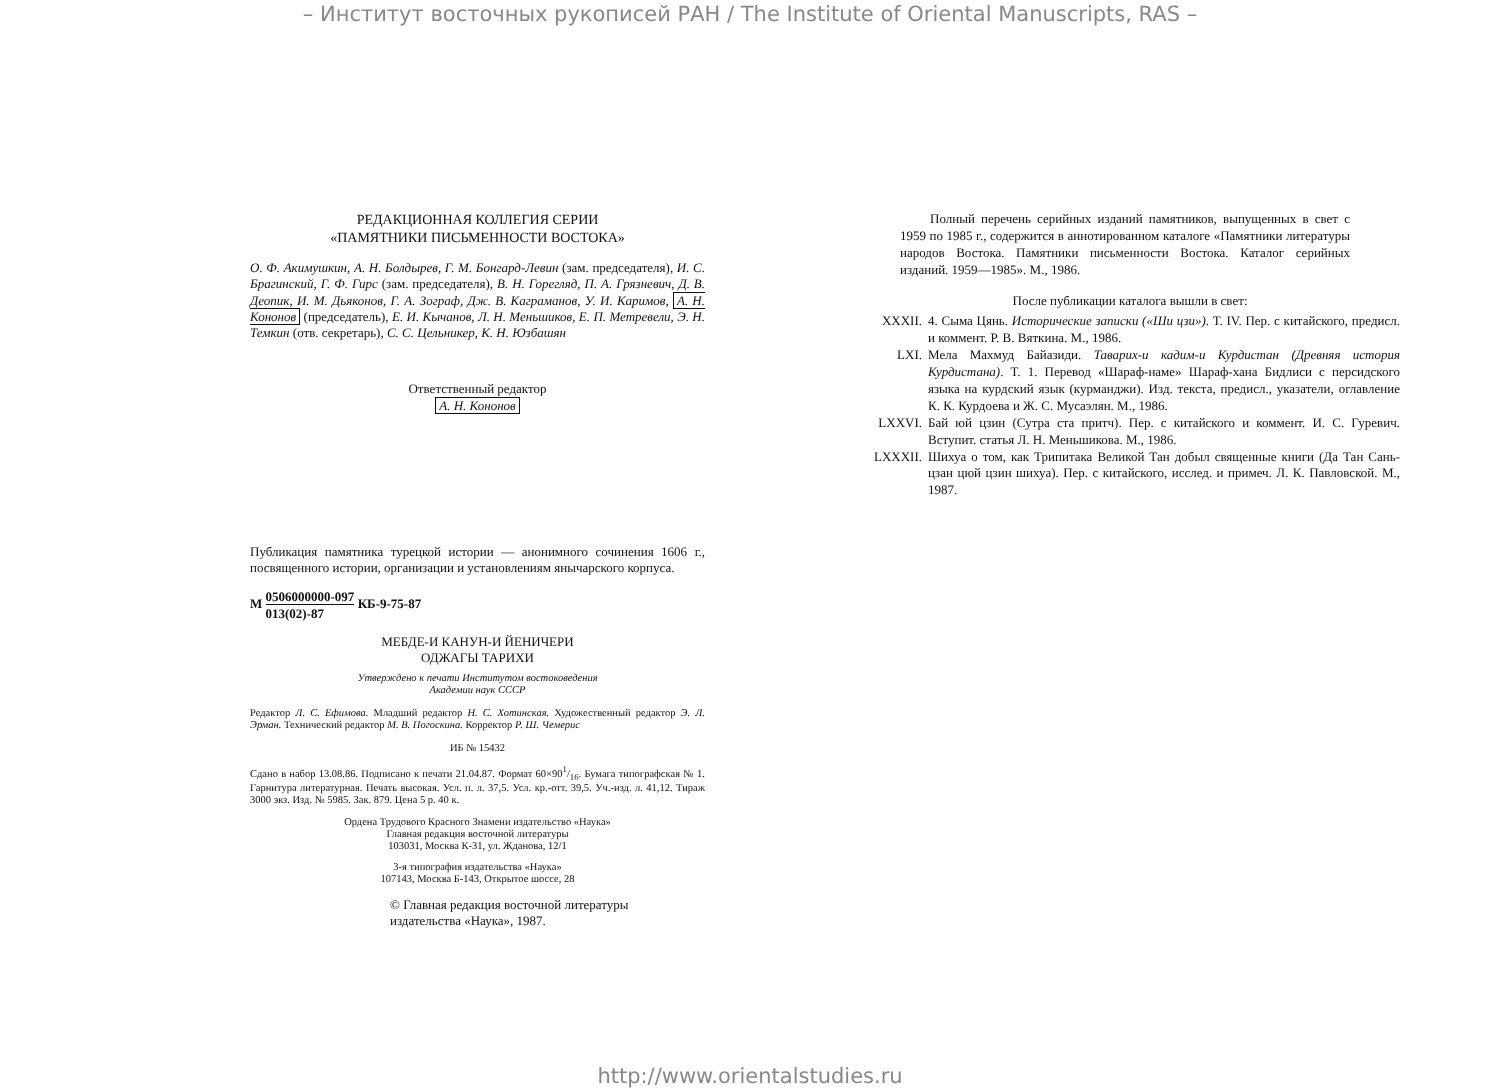– Институт восточных рукописей РАН / The Institute of Oriental Manuscripts, RAS –
РЕДАКЦИОННАЯ КОЛЛЕГИЯ СЕРИИ
«ПАМЯТНИКИ ПИСЬМЕННОСТИ ВОСТОКА»
О. Ф. Акимушкин, А. Н. Болдырев, Г. М. Бонгард-Левин (зам. председателя), И. С. Брагинский, Г. Ф. Гирс (зам. председателя), В. Н. Горегляд, П. А. Грязневич, Д. В. Деопик, И. М. Дьяконов, Г. А. Зограф, Дж. В. Каграманов, У. И. Каримов, А. Н. Кононов (председатель), Е. И. Кычанов, Л. Н. Меньшиков, Е. П. Метревели, Э. Н. Темкин (отв. секретарь), С. С. Цельникер, К. Н. Юзбашян
Ответственный редактор
А. Н. Кононов
Публикация памятника турецкой истории — анонимного сочинения 1606 г., посвященного истории, организации и установлениям янычарского корпуса.
М 0506000000-097
013(02)-87 КБ-9-75-87
МЕБДЕ-И КАНУН-И ЙЕНИЧЕРИ
ОДЖАГЫ ТАРИХИ
Утверждено к печати Институтом востоковедения
Академии наук СССР
Редактор Л. С. Ефимова. Младший редактор Н. С. Хотинская. Художественный редактор Э. Л. Эрман. Технический редактор М. В. Погоскина. Корректор Р. Ш. Чемерис
ИБ № 15432
Сдано в набор 13.08.86. Подписано к печати 21.04.87. Формат 60×901/16. Бумага типографская № 1. Гарнитура литературная. Печать высокая. Усл. п. л. 37,5. Усл. кр.-отт. 39,5. Уч.-изд. л. 41,12. Тираж 3000 экз. Изд. № 5985. Зак. 879. Цена 5 р. 40 к.
Ордена Трудового Красного Знамени издательство «Наука»
Главная редакция восточной литературы
103031, Москва К-31, ул. Жданова, 12/1
3-я типография издательства «Наука»
107143, Москва Б-143, Открытое шоссе, 28
© Главная редакция восточной литературы
издательства «Наука», 1987.
Полный перечень серийных изданий памятников, выпущенных в свет с 1959 по 1985 г., содержится в аннотированном каталоге «Памятники литературы народов Востока. Памятники письменности Востока. Каталог серийных изданий. 1959—1985». М., 1986.
После публикации каталога вышли в свет:
XXXII. 4. Сыма Цянь. Исторические записки («Ши цзи»). Т. IV. Пер. с китайского, предисл. и коммент. Р. В. Вяткина. М., 1986.
LXI. Мела Махмуд Байазиди. Таварих-и кадим-и Курдистан (Древняя история Курдистана). Т. 1. Перевод «Шараф-наме» Шараф-хана Бидлиси с персидского языка на курдский язык (курманджи). Изд. текста, предисл., указатели, оглавление К. К. Курдоева и Ж. С. Мусаэлян. М., 1986.
LXXVI. Бай юй цзин (Сутра ста притч). Пер. с китайского и коммент. И. С. Гуревич. Вступит. статья Л. Н. Меньшикова. М., 1986.
LXXXII. Шихуа о том, как Трипитака Великой Тан добыл священные книги (Да Тан Сань-цзан цюй цзин шихуа). Пер. с китайского, исслед. и примеч. Л. К. Павловской. М., 1987.
http://www.orientalstudies.ru